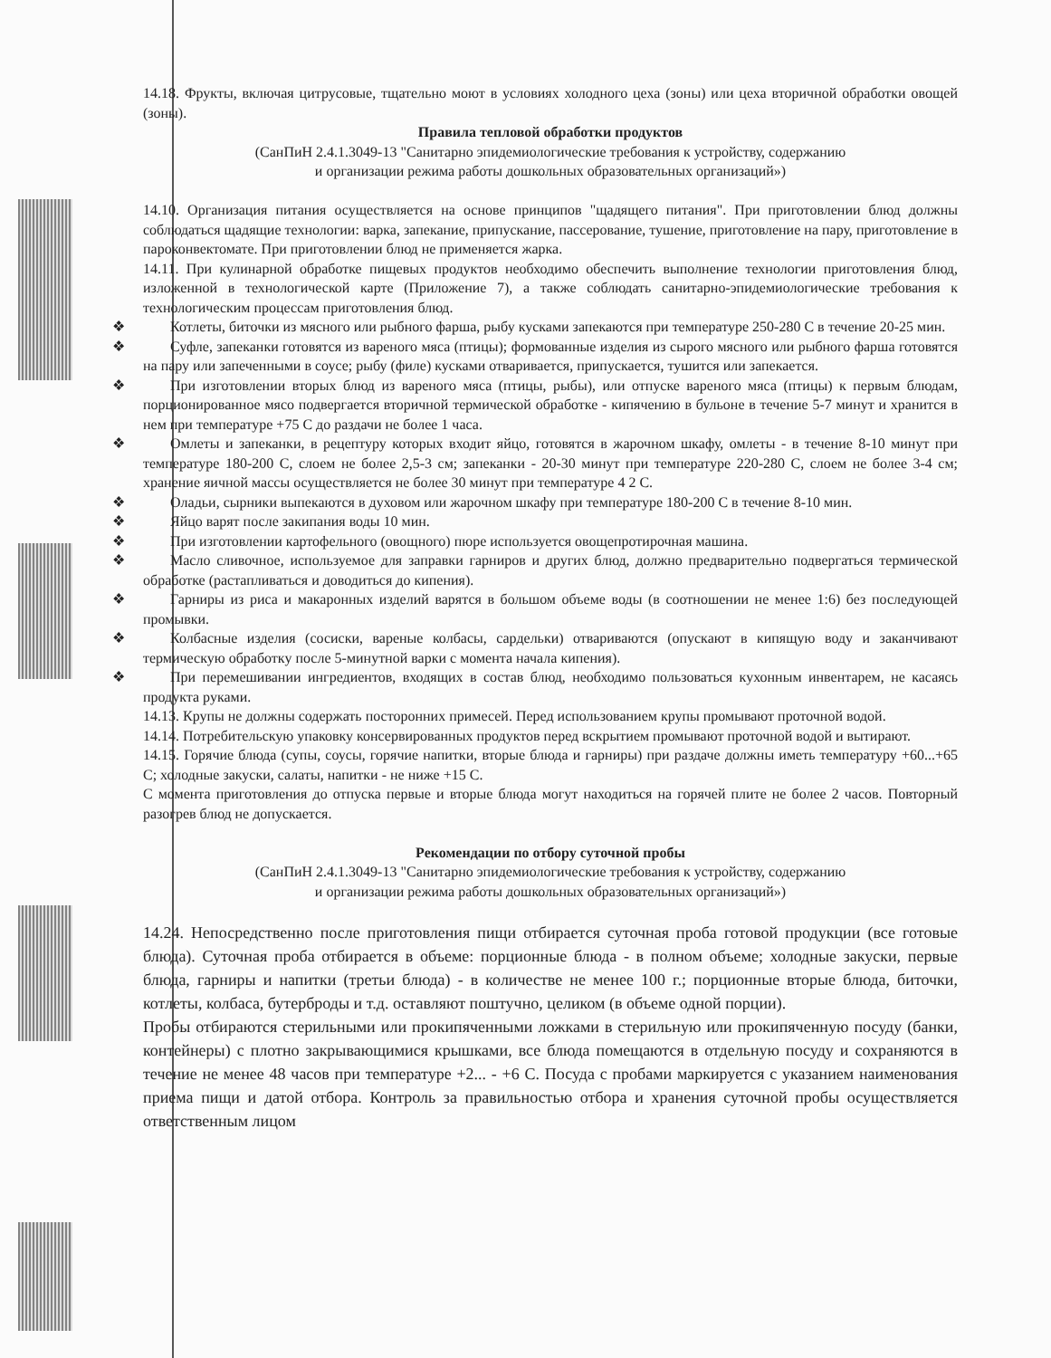14.18. Фрукты, включая цитрусовые, тщательно моют в условиях холодного цеха (зоны) или цеха вторичной обработки овощей (зоны).
Правила тепловой обработки продуктов
(СанПиН 2.4.1.3049-13 "Санитарно эпидемиологические требования к устройству, содержанию
и организации режима работы дошкольных образовательных организаций»)
14.10. Организация питания осуществляется на основе принципов "щадящего питания". При приготовлении блюд должны соблюдаться щадящие технологии: варка, запекание, припускание, пассерование, тушение, приготовление на пару, приготовление в пароконвектомате. При приготовлении блюд не применяется жарка.
14.11. При кулинарной обработке пищевых продуктов необходимо обеспечить выполнение технологии приготовления блюд, изложенной в технологической карте (Приложение 7), а также соблюдать санитарно-эпидемиологические требования к технологическим процессам приготовления блюд.
❖ Котлеты, биточки из мясного или рыбного фарша, рыбу кусками запекаются при температуре 250-280 С в течение 20-25 мин.
❖ Суфле, запеканки готовятся из вареного мяса (птицы); формованные изделия из сырого мясного или рыбного фарша готовятся на пару или запеченными в соусе; рыбу (филе) кусками отваривается, припускается, тушится или запекается.
❖ При изготовлении вторых блюд из вареного мяса (птицы, рыбы), или отпуске вареного мяса (птицы) к первым блюдам, порционированное мясо подвергается вторичной термической обработке - кипячению в бульоне в течение 5-7 минут и хранится в нем при температуре +75 С до раздачи не более 1 часа.
❖ Омлеты и запеканки, в рецептуру которых входит яйцо, готовятся в жарочном шкафу, омлеты - в течение 8-10 минут при температуре 180-200 С, слоем не более 2,5-3 см; запеканки - 20-30 минут при температуре 220-280 С, слоем не более 3-4 см; хранение яичной массы осуществляется не более 30 минут при температуре 4 2 С.
❖ Оладьи, сырники выпекаются в духовом или жарочном шкафу при температуре 180-200 С в течение 8-10 мин.
❖ Яйцо варят после закипания воды 10 мин.
❖ При изготовлении картофельного (овощного) пюре используется овощепротирочная машина.
❖ Масло сливочное, используемое для заправки гарниров и других блюд, должно предварительно подвергаться термической обработке (растапливаться и доводиться до кипения).
❖ Гарниры из риса и макаронных изделий варятся в большом объеме воды (в соотношении не менее 1:6) без последующей промывки.
❖ Колбасные изделия (сосиски, вареные колбасы, сардельки) отвариваются (опускают в кипящую воду и заканчивают термическую обработку после 5-минутной варки с момента начала кипения).
❖ При перемешивании ингредиентов, входящих в состав блюд, необходимо пользоваться кухонным инвентарем, не касаясь продукта руками.
14.13. Крупы не должны содержать посторонних примесей. Перед использованием крупы промывают проточной водой.
14.14. Потребительскую упаковку консервированных продуктов перед вскрытием промывают проточной водой и вытирают.
14.15. Горячие блюда (супы, соусы, горячие напитки, вторые блюда и гарниры) при раздаче должны иметь температуру +60...+65 С; холодные закуски, салаты, напитки - не ниже +15 С.
С момента приготовления до отпуска первые и вторые блюда могут находиться на горячей плите не более 2 часов. Повторный разогрев блюд не допускается.
Рекомендации по отбору суточной пробы
(СанПиН 2.4.1.3049-13 "Санитарно эпидемиологические требования к устройству, содержанию
и организации режима работы дошкольных образовательных организаций»)
14.24. Непосредственно после приготовления пищи отбирается суточная проба готовой продукции (все готовые блюда). Суточная проба отбирается в объеме: порционные блюда - в полном объеме; холодные закуски, первые блюда, гарниры и напитки (третьи блюда) - в количестве не менее 100 г.; порционные вторые блюда, биточки, котлеты, колбаса, бутерброды и т.д. оставляют поштучно, целиком (в объеме одной порции).
Пробы отбираются стерильными или прокипяченными ложками в стерильную или прокипяченную посуду (банки, контейнеры) с плотно закрывающимися крышками, все блюда помещаются в отдельную посуду и сохраняются в течение не менее 48 часов при температуре +2... - +6 С. Посуда с пробами маркируется с указанием наименования приема пищи и датой отбора. Контроль за правильностью отбора и хранения суточной пробы осуществляется ответственным лицом